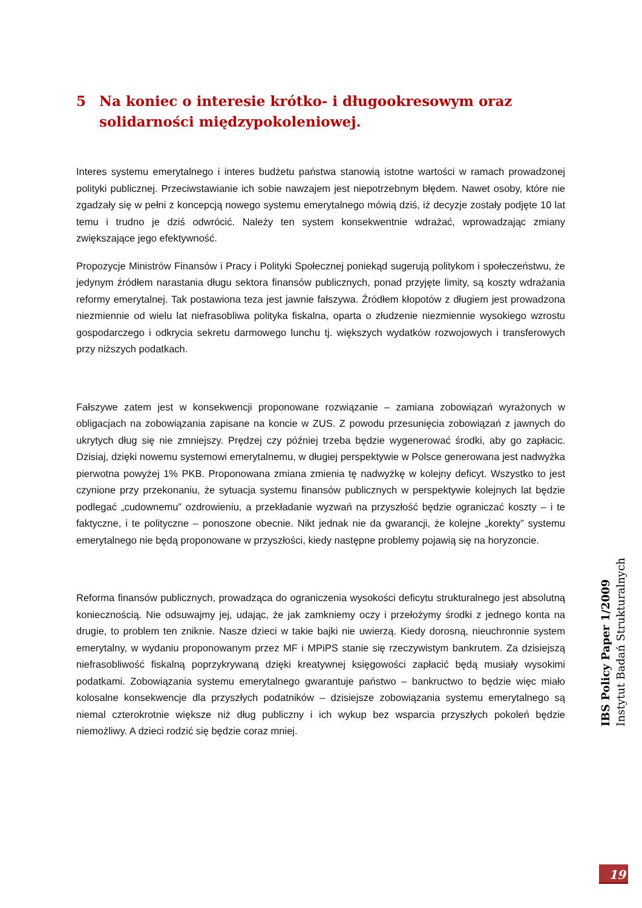5 Na koniec o interesie krótko- i długookresowym oraz solidarności międzypokoleniowej.
Interes systemu emerytalnego i interes budżetu państwa stanowią istotne wartości w ramach prowadzonej polityki publicznej. Przeciwstawianie ich sobie nawzajem jest niepotrzebnym błędem. Nawet osoby, które nie zgadzały się w pełni z koncepcją nowego systemu emerytalnego mówią dziś, iż decyzje zostały podjęte 10 lat temu i trudno je dziś odwrócić. Należy ten system konsekwentnie wdrażać, wprowadzając zmiany zwiększające jego efektywność.
Propozycje Ministrów Finansów i Pracy i Polityki Społecznej poniekąd sugerują politykom i społeczeństwu, że jedynym źródłem narastania długu sektora finansów publicznych, ponad przyjęte limity, są koszty wdrażania reformy emerytalnej. Tak postawiona teza jest jawnie fałszywa. Źródłem kłopotów z długiem jest prowadzona niezmiennie od wielu lat niefrasobliwa polityka fiskalna, oparta o złudzenie niezmiennie wysokiego wzrostu gospodarczego i odkrycia sekretu darmowego lunchu tj. większych wydatków rozwojowych i transferowych przy niższych podatkach.
Fałszywe zatem jest w konsekwencji proponowane rozwiązanie – zamiana zobowiązań wyrażonych w obligacjach na zobowiązania zapisane na koncie w ZUS. Z powodu przesunięcia zobowiązań z jawnych do ukrytych dług się nie zmniejszy. Prędzej czy później trzeba będzie wygenerować środki, aby go zapłacic. Dzisiaj, dzięki nowemu systemowi emerytalnemu, w długiej perspektywie w Polsce generowana jest nadwyżka pierwotna powyżej 1% PKB. Proponowana zmiana zmienia tę nadwyżkę w kolejny deficyt. Wszystko to jest czynione przy przekonaniu, że sytuacja systemu finansów publicznych w perspektywie kolejnych lat będzie podlegać „cudownemu” ozdrowieniu, a przekładanie wyzwań na przyszłość będzie ograniczać koszty – i te faktyczne, i te polityczne – ponoszone obecnie. Nikt jednak nie da gwarancji, że kolejne „korekty” systemu emerytalnego nie będą proponowane w przyszłości, kiedy następne problemy pojawią się na horyzoncie.
Reforma finansów publicznych, prowadząca do ograniczenia wysokości deficytu strukturalnego jest absolutną koniecznością. Nie odsuwajmy jej, udając, że jak zamkniemy oczy i przełożymy środki z jednego konta na drugie, to problem ten zniknie. Nasze dzieci w takie bajki nie uwierzą. Kiedy dorosną, nieuchronnie system emerytalny, w wydaniu proponowanym przez MF i MPiPS stanie się rzeczywistym bankrutem. Za dzisiejszą niefrasobliwość fiskalną poprzykrywaną dzięki kreatywnej księgowości zapłacić będą musiały wysokimi podatkami. Zobowiązania systemu emerytalnego gwarantuje państwo – bankructwo to będzie więc miało kolosalne konsekwencje dla przyszłych podatników – dzisiejsze zobowiązania systemu emerytalnego są niemal czterokrotnie większe niż dług publiczny i ich wykup bez wsparcia przyszłych pokoleń będzie niemożliwy. A dzieci rodzić się będzie coraz mniej.
IBS Policy Paper 1/2009
Instytut Badań Strukturalnych
19